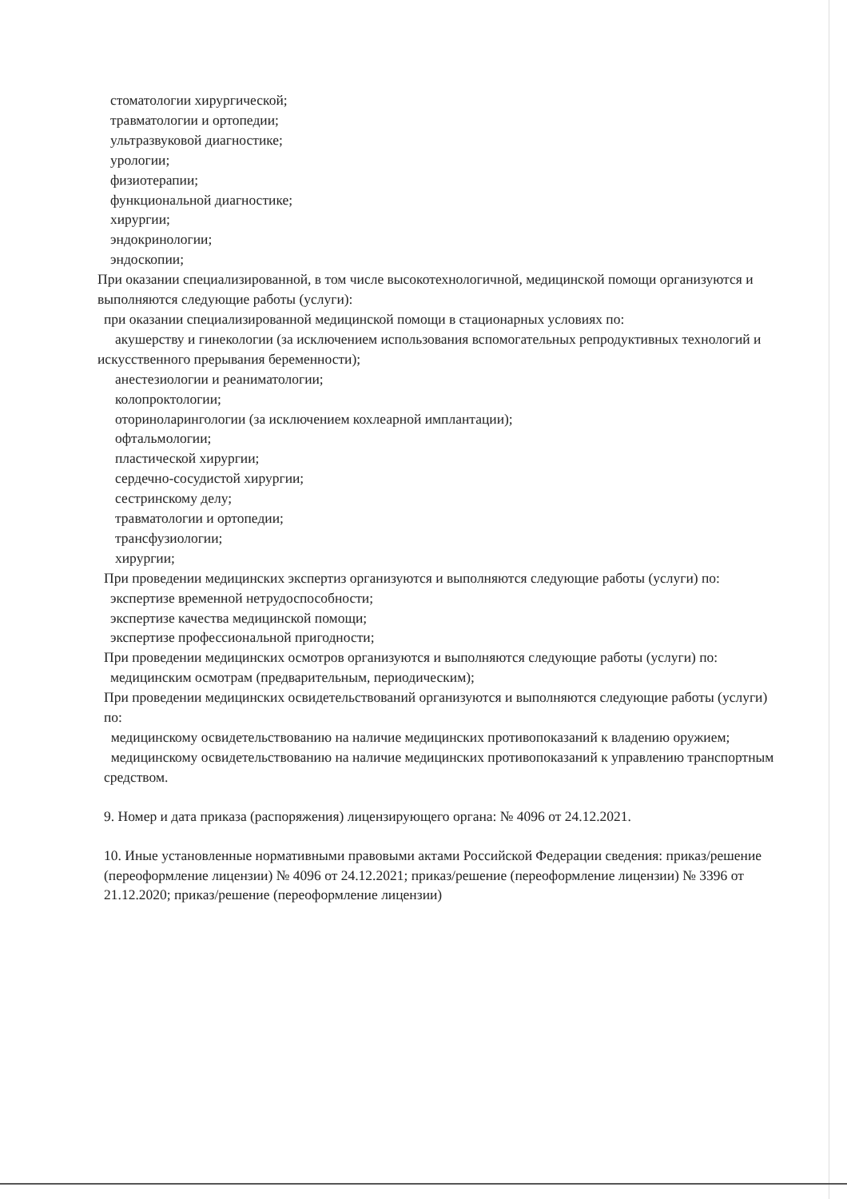стоматологии хирургической;
травматологии и ортопедии;
ультразвуковой диагностике;
урологии;
физиотерапии;
функциональной диагностике;
хирургии;
эндокринологии;
эндоскопии;
При оказании специализированной, в том числе высокотехнологичной, медицинской помощи организуются и выполняются следующие работы (услуги):
при оказании специализированной медицинской помощи в стационарных условиях по:
акушерству и гинекологии (за исключением использования вспомогательных репродуктивных технологий и искусственного прерывания беременности);
анестезиологии и реаниматологии;
колопроктологии;
оториноларингологии (за исключением кохлеарной имплантации);
офтальмологии;
пластической хирургии;
сердечно-сосудистой хирургии;
сестринскому делу;
травматологии и ортопедии;
трансфузиологии;
хирургии;
При проведении медицинских экспертиз организуются и выполняются следующие работы (услуги) по:
экспертизе временной нетрудоспособности;
экспертизе качества медицинской помощи;
экспертизе профессиональной пригодности;
При проведении медицинских осмотров организуются и выполняются следующие работы (услуги) по:
медицинским осмотрам (предварительным, периодическим);
При проведении медицинских освидетельствований организуются и выполняются следующие работы (услуги) по:
медицинскому освидетельствованию на наличие медицинских противопоказаний к владению оружием;
медицинскому освидетельствованию на наличие медицинских противопоказаний к управлению транспортным средством.
9. Номер и дата приказа (распоряжения) лицензирующего органа: № 4096 от 24.12.2021.
10. Иные установленные нормативными правовыми актами Российской Федерации сведения: приказ/решение (переоформление лицензии) № 4096 от 24.12.2021; приказ/решение (переоформление лицензии) № 3396 от 21.12.2020; приказ/решение (переоформление лицензии)